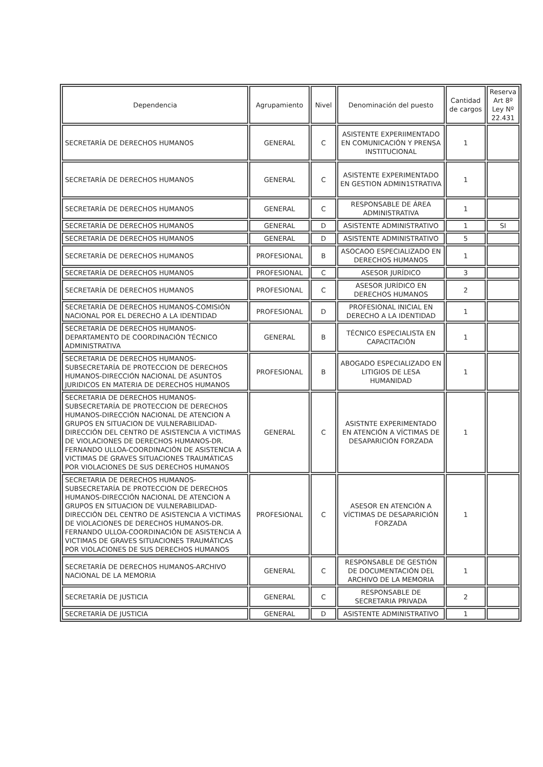| Dependencia | Agrupamiento | Nivel | Denominación del puesto | Cantidad de cargos | Reserva Art 8º Ley Nº 22.431 |
| --- | --- | --- | --- | --- | --- |
| SECRETARÍA DE DERECHOS HUMANOS | GENERAL | C | ASISTENTE EXPERIIMENTADO EN COMUNICACIÓN Y PRENSA INSTITUCIONAL | 1 | |
| SECRETARÍA DE DERECHOS HUMANOS | GENERAL | C | ASISTENTE EXPERIMENTADO EN GESTION ADMIN1STRATIVA | 1 | |
| SECRETARÍA DE DERECHOS HUMANOS | GENERAL | C | RESPONSABLE DE ÁREA ADMINISTRATIVA | 1 | |
| SECRETARÍA DE DERECHOS HUMANOS | GENERAL | D | ASISTENTE ADMINISTRATIVO | 1 | SI |
| SECRETARÍA DE DERECHOS HUMANOS | GENERAL | D | ASISTENTE ADMINISTRATIVO | 5 | |
| SECRETARÍA DE DERECHOS HUMANOS | PROFESIONAL | B | ASOCAOO ESPECIALIZADO EN DERECHOS HUMANOS | 1 | |
| SECRETARÍA DE DERECHOS HUMANOS | PROFESIONAL | C | ASESOR JURÍDICO | 3 | |
| SECRETARÍA DE DERECHOS HUMANOS | PROFESIONAL | C | ASESOR JURÍDICO EN DERECHOS HUMANOS | 2 | |
| SECRETARÍA DE DERECHOS HUMANOS-COMISIÓN NACIONAL POR EL DERECHO A LA IDENTIDAD | PROFESIONAL | D | PROFESIONAL INICIAL EN DERECHO A LA IDENTIDAD | 1 | |
| SECRETARÍA DE DERECHOS HUMANOS-DEPARTAMENTO DE COORDINACIÓN TÉCNICO ADMINISTRATIVA | GENERAL | B | TÉCNICO ESPECIALISTA EN CAPACITACIÓN | 1 | |
| SECRETARIA DE DERECHOS HUMANOS-SUBSECRETARÍA DE PROTECCION DE DERECHOS HUMANOS-DIRECCIÓN NACIONAL DE ASUNTOS JURIDICOS EN MATERIA DE DERECHOS HUMANOS | PROFESIONAL | B | ABOGADO ESPECIALIZADO EN LITIGIOS DE LESA HUMANIDAD | 1 | |
| SECRETARIA DE DERECHOS HUMANOS-SUBSECRETARÍA DE PROTECCION DE DERECHOS HUMANOS-DIRECCIÓN NACIONAL DE ATENCION A GRUPOS EN SITUACION DE VULNERABILIDAD-DIRECCIÓN DEL CENTRO DE ASISTENCIA A VICTIMAS DE VIOLACIONES DE DERECHOS HUMANOS-DR. FERNANDO ULLOA-COORDINACIÓN DE ASISTENCIA A VICTIMAS DE GRAVES SITUACIONES TRAUMÁTICAS POR VIOLACIONES DE SUS DERECHOS HUMANOS | GENERAL | C | ASISTNTE EXPERIMENTADO EN ATENCIÓN A VÍCTIMAS DE DESAPARICIÓN FORZADA | 1 | |
| SECRETARIA DE DERECHOS HUMANOS-SUBSECRETARÍA DE PROTECCION DE DERECHOS HUMANOS-DIRECCIÓN NACIONAL DE ATENCION A GRUPOS EN SITUACION DE VULNERABILIDAD-DIRECCIÓN DEL CENTRO DE ASISTENCIA A VICTIMAS DE VIOLACIONES DE DERECHOS HUMANOS-DR. FERNANDO ULLOA-COORDINACIÓN DE ASISTENCIA A VICTIMAS DE GRAVES SITUACIONES TRAUMÁTICAS POR VIOLACIONES DE SUS DERECHOS HUMANOS | PROFESIONAL | C | ASESOR EN ATENCIÓN A VÍCTIMAS DE DESAPARICIÓN FORZADA | 1 | |
| SECRETARÍA DE DERECHOS HUMANOS-ARCHIVO NACIONAL DE LA MEMORIA | GENERAL | C | RESPONSABLE DE GESTIÓN DE DOCUMENTACIÓN DEL ARCHIVO DE LA MEMORIA | 1 | |
| SECRETARÍA DE JUSTICIA | GENERAL | C | RESPONSABLE DE SECRETARIA PRIVADA | 2 | |
| SECRETARÍA DE JUSTICIA | GENERAL | D | ASISTENTE ADMINISTRATIVO | 1 | |